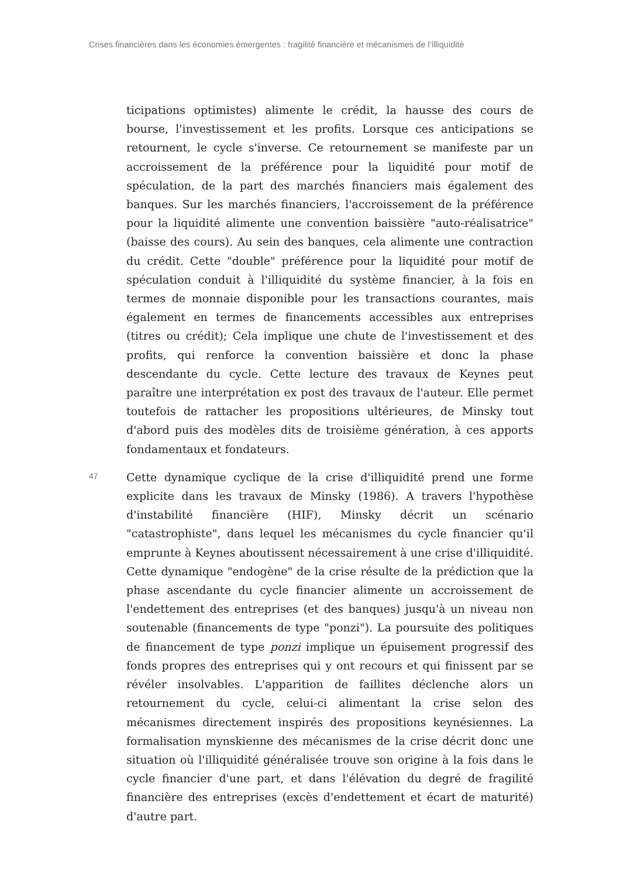Crises financières dans les économies émergentes : fragilité financière et mécanismes de l’illiquidité
ticipations optimistes) alimente le crédit, la hausse des cours de bourse, l'investissement et les profits. Lorsque ces anticipations se retournent, le cycle s'inverse. Ce retournement se manifeste par un accroissement de la préférence pour la liquidité pour motif de spéculation, de la part des marchés financiers mais également des banques. Sur les marchés financiers, l'accroissement de la préférence pour la liquidité alimente une convention baissière "auto-réalisatrice" (baisse des cours). Au sein des banques, cela alimente une contraction du crédit. Cette "double" préférence pour la liquidité pour motif de spéculation conduit à l'illiquidité du système financier, à la fois en termes de monnaie disponible pour les transactions courantes, mais également en termes de financements accessibles aux entreprises (titres ou crédit); Cela implique une chute de l'investissement et des profits, qui renforce la convention baissière et donc la phase descendante du cycle. Cette lecture des travaux de Keynes peut paraître une interprétation ex post des travaux de l'auteur. Elle permet toutefois de rattacher les propositions ultérieures, de Minsky tout d'abord puis des modèles dits de troisième génération, à ces apports fondamentaux et fondateurs.
47
Cette dynamique cyclique de la crise d'illiquidité prend une forme explicite dans les travaux de Minsky (1986). A travers l'hypothèse d'instabilité financière (HIF), Minsky décrit un scénario "catastrophiste", dans lequel les mécanismes du cycle financier qu'il emprunte à Keynes aboutissent nécessairement à une crise d'illiquidité. Cette dynamique "endogène" de la crise résulte de la prédiction que la phase ascendante du cycle financier alimente un accroissement de l'endettement des entreprises (et des banques) jusqu'à un niveau non soutenable (financements de type "ponzi"). La poursuite des politiques de financement de type ponzi implique un épuisement progressif des fonds propres des entreprises qui y ont recours et qui finissent par se révéler insolvables. L'apparition de faillites déclenche alors un retournement du cycle, celui-ci alimentant la crise selon des mécanismes directement inspirés des propositions keynésiennes. La formalisation mynskienne des mécanismes de la crise décrit donc une situation où l'illiquidité généralisée trouve son origine à la fois dans le cycle financier d'une part, et dans l'élévation du degré de fragilité financière des entreprises (excès d'endettement et écart de maturité) d'autre part.